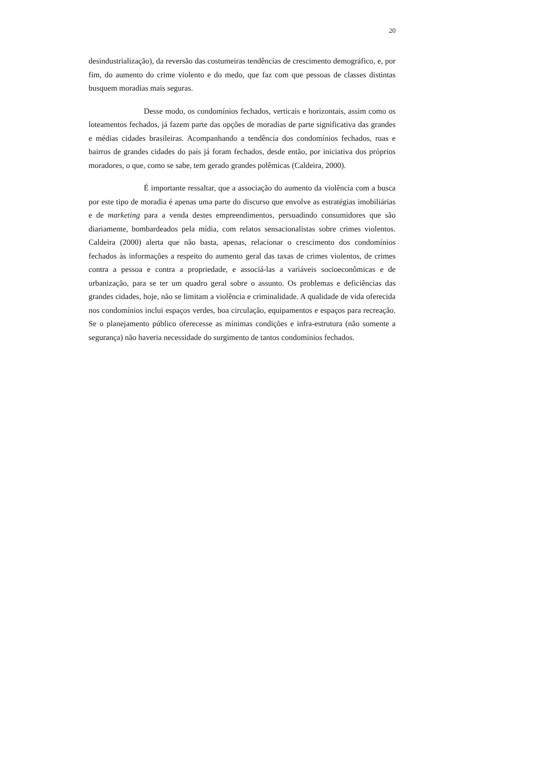20
desindustrialização), da reversão das costumeiras tendências de crescimento demográfico, e, por fim, do aumento do crime violento e do medo, que faz com que pessoas de classes distintas busquem moradias mais seguras.
Desse modo, os condomínios fechados, verticais e horizontais, assim como os loteamentos fechados, já fazem parte das opções de moradias de parte significativa das grandes e médias cidades brasileiras. Acompanhando a tendência dos condomínios fechados, ruas e bairros de grandes cidades do país já foram fechados, desde então, por iniciativa dos próprios moradores, o que, como se sabe, tem gerado grandes polêmicas (Caldeira, 2000).
É importante ressaltar, que a associação do aumento da violência com a busca por este tipo de moradia é apenas uma parte do discurso que envolve as estratégias imobiliárias e de marketing para a venda destes empreendimentos, persuadindo consumidores que são diariamente, bombardeados pela mídia, com relatos sensacionalistas sobre crimes violentos. Caldeira (2000) alerta que não basta, apenas, relacionar o crescimento dos condomínios fechados às informações a respeito do aumento geral das taxas de crimes violentos, de crimes contra a pessoa e contra a propriedade, e associá-las a variáveis socioeconômicas e de urbanização, para se ter um quadro geral sobre o assunto. Os problemas e deficiências das grandes cidades, hoje, não se limitam a violência e criminalidade. A qualidade de vida oferecida nos condomínios inclui espaços verdes, boa circulação, equipamentos e espaços para recreação. Se o planejamento público oferecesse as mínimas condições e infra-estrutura (não somente a segurança) não haveria necessidade do surgimento de tantos condomínios fechados.